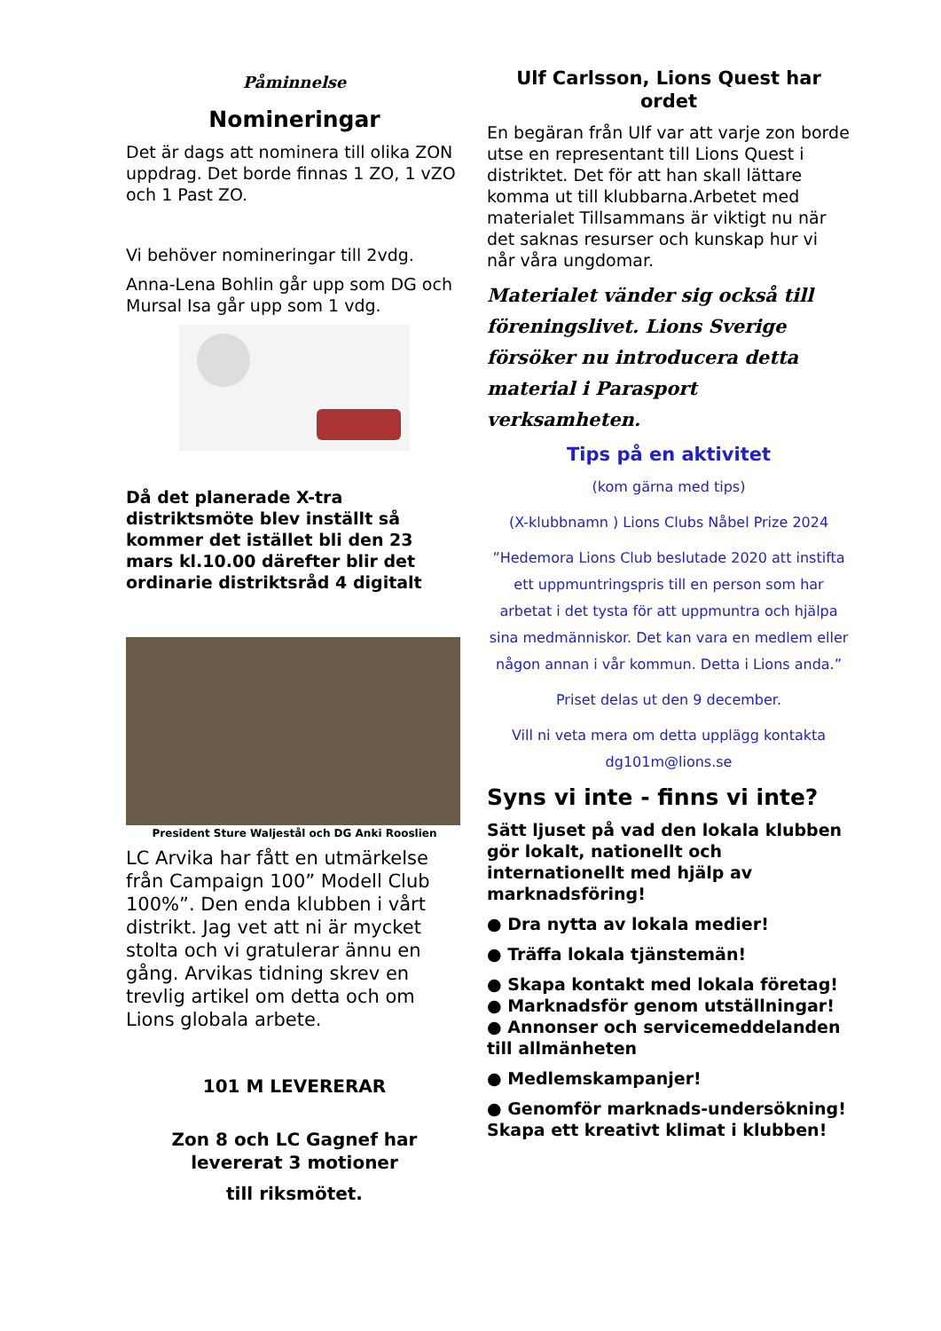Påminnelse
Nomineringar
Det är dags att nominera till olika ZON uppdrag. Det borde finnas 1 ZO, 1 vZO och 1 Past ZO.
Vi behöver nomineringar till 2vdg.
Anna-Lena Bohlin går upp som DG och Mursal Isa går upp som 1 vdg.
Då det planerade X-tra distriktsmöte blev inställt så kommer det istället bli den 23 mars kl.10.00 därefter blir det ordinarie distriktsråd 4 digitalt
President Sture Waljestål och DG Anki Rooslien
LC Arvika har fått en utmärkelse från Campaign 100” Modell Club 100%”. Den enda klubben i vårt distrikt. Jag vet att ni är mycket stolta och vi gratulerar ännu en gång. Arvikas tidning skrev en trevlig artikel om detta och om Lions globala arbete.
101 M LEVERERAR
Zon 8 och LC Gagnef har levererat 3 motioner
till riksmötet.
Ulf Carlsson, Lions Quest har ordet
En begäran från Ulf var att varje zon borde utse en representant till Lions Quest i distriktet. Det för att han skall lättare komma ut till klubbarna.Arbetet med materialet Tillsammans är viktigt nu när det saknas resurser och kunskap hur vi når våra ungdomar.
Materialet vänder sig också till föreningslivet. Lions Sverige försöker nu introducera detta material i Parasport verksamheten.
Tips på en aktivitet
(kom gärna med tips)
(X-klubbnamn ) Lions Clubs Nåbel Prize 2024
”Hedemora Lions Club beslutade 2020 att instifta ett uppmuntringspris till en person som har arbetat i det tysta för att uppmuntra och hjälpa sina medmänniskor. Det kan vara en medlem eller någon annan i vår kommun. Detta i Lions anda.”
Priset delas ut den 9 december.
Vill ni veta mera om detta upplägg kontakta dg101m@lions.se
Syns vi inte - finns vi inte?
Sätt ljuset på vad den lokala klubben gör lokalt, nationellt och internationellt med hjälp av marknadsföring!
● Dra nytta av lokala medier!
● Träffa lokala tjänstemän!
● Skapa kontakt med lokala företag!
● Marknadsför genom utställningar!
● Annonser och servicemeddelanden till allmänheten
● Medlemskampanjer!
● Genomför marknads-undersökning! Skapa ett kreativt klimat i klubben!